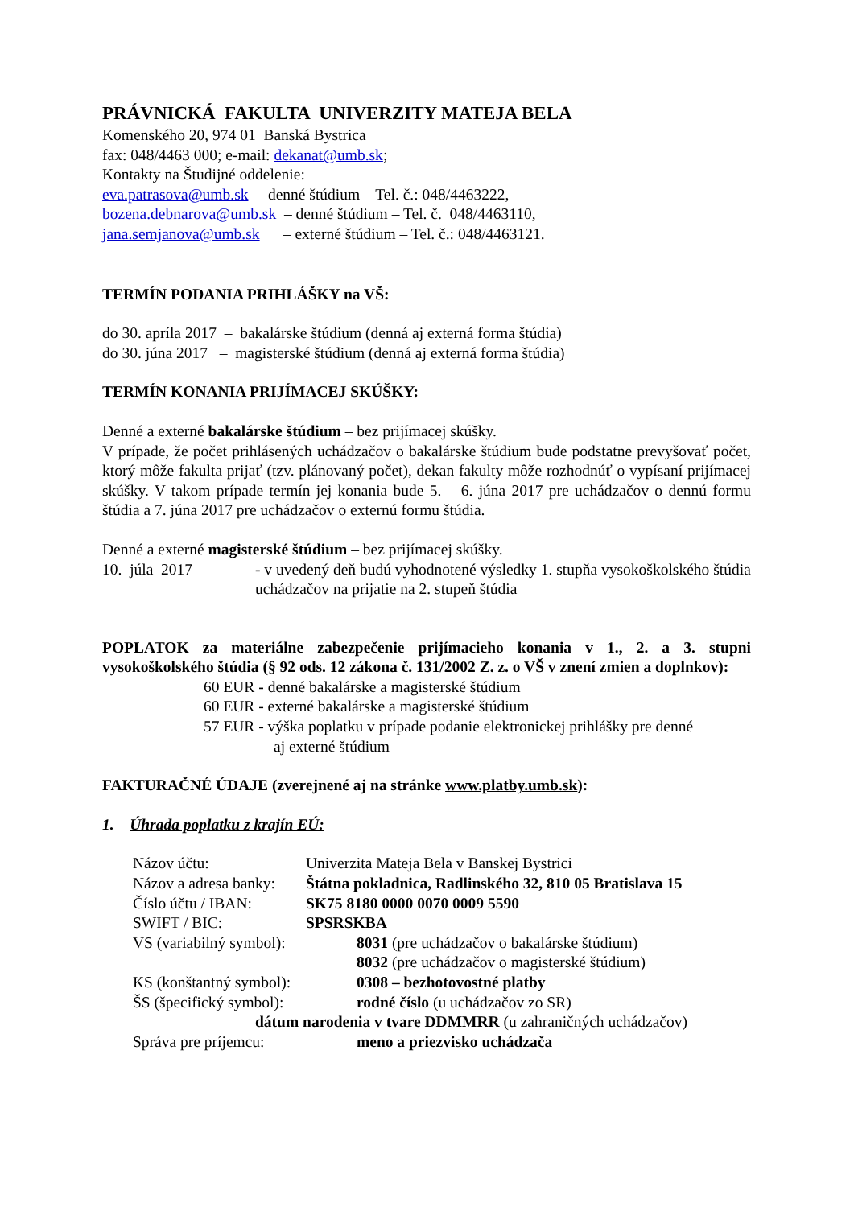PRÁVNICKÁ FAKULTA UNIVERZITY MATEJA BELA
Komenského 20, 974 01 Banská Bystrica
fax: 048/4463 000; e-mail: dekanat@umb.sk;
Kontakty na Študijné oddelenie:
eva.patrasova@umb.sk – denné štúdium – Tel. č.: 048/4463222,
bozena.debnarova@umb.sk – denné štúdium – Tel. č. 048/4463110,
jana.semjanova@umb.sk – externé štúdium – Tel. č.: 048/4463121.
TERMÍN PODANIA PRIHLÁŠKY na VŠ:
do 30. apríla 2017 – bakalárske štúdium (denná aj externá forma štúdia)
do 30. júna 2017 – magisterské štúdium (denná aj externá forma štúdia)
TERMÍN KONANIA PRIJÍMACEJ SKÚŠKY:
Denné a externé bakalárske štúdium – bez prijímacej skúšky.
V prípade, že počet prihlásených uchádzačov o bakalárske štúdium bude podstatne prevyšovať počet, ktorý môže fakulta prijať (tzv. plánovaný počet), dekan fakulty môže rozhodnúť o vypísaní prijímacej skúšky. V takom prípade termín jej konania bude 5. – 6. júna 2017 pre uchádzačov o dennú formu štúdia a 7. júna 2017 pre uchádzačov o externú formu štúdia.
Denné a externé magisterské štúdium – bez prijímacej skúšky.
10. júla 2017 - v uvedený deň budú vyhodnotené výsledky 1. stupňa vysokoškolského štúdia uchádzačov na prijatie na 2. stupeň štúdia
POPLATOK za materiálne zabezpečenie prijímacieho konania v 1., 2. a 3. stupni vysokoškolského štúdia (§ 92 ods. 12 zákona č. 131/2002 Z. z. o VŠ v znení zmien a doplnkov):
60 EUR - denné bakalárske a magisterské štúdium
60 EUR - externé bakalárske a magisterské štúdium
57 EUR - výška poplatku v prípade podanie elektronickej prihlášky pre denné
aj externé štúdium
FAKTURAČNÉ ÚDAJE (zverejnené aj na stránke www.platby.umb.sk):
1. Úhrada poplatku z krajín EÚ:
Názov účtu: Univerzita Mateja Bela v Banskej Bystrici
Názov a adresa banky:
Štátna pokladnica, Radlinského 32, 810 05 Bratislava 15
Číslo účtu / IBAN: SK75 8180 0000 0070 0009 5590
SWIFT / BIC: SPSRSKBA
VS (variabilný symbol): 8031 (pre uchádzačov o bakalárske štúdium)
8032 (pre uchádzačov o magisterské štúdium)
KS (konštantný symbol): 0308 – bezhotovostné platby
ŠS (špecifický symbol): rodné číslo (u uchádzačov zo SR)
dátum narodenia v tvare DDMMRR (u zahraničných uchádzačov)
Správa pre príjemcu: meno a priezvisko uchádzača